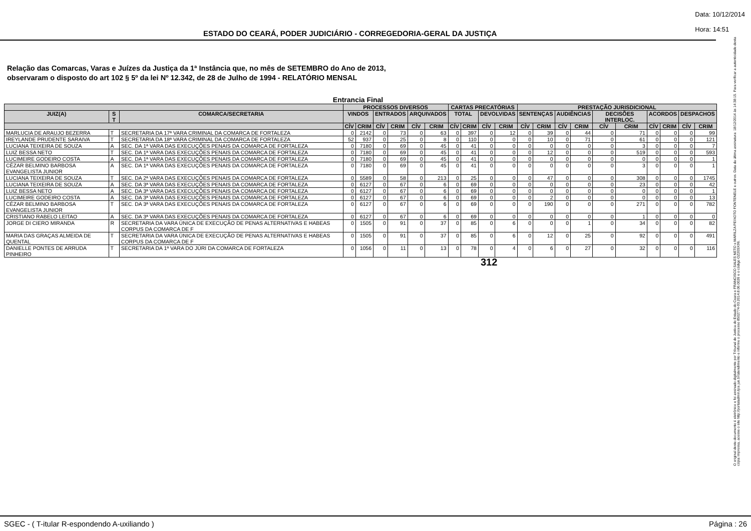ESTADO DO CEARÁ, PODER JUDICIÁRIO - CORREGEDORIA-GERAL DA JUSTIÇA
Data: 10/12/2014
Hora: 14:51
Relação das Comarcas, Varas e Juízes da Justiça da 1ª Instância que, no mês de SETEMBRO do Ano de 2013,
observaram o disposto do art 102 § 5º da lei Nº 12.342, de 28 de Julho de 1994 - RELATÓRIO MENSAL
Entrancia Final
| | | | PROCESSOS DIVERSOS | | | | | | CARTAS PRECATÓRIAS | | | | PRESTAÇÃO JURISDICIONAL | | | | | | | | | |
| --- | --- | --- | --- | --- | --- | --- | --- | --- | --- | --- | --- | --- | --- | --- | --- | --- | --- | --- | --- | --- | --- | --- |
| JUIZ(A) | S T | COMARCA/SECRETARIA | VINDOS | | ENTRADOS | | ARQUIVADOS | | TOTAL | | DEVOLVIDAS | | SENTENÇAS | | AUDIÊNCIAS | | DECISÕES INTERLOC. | | ACORDOS | | DESPACHOS | |
| | | | CÍV | CRIM | CÍV | CRIM | CÍV | CRIM | CÍV | CRIM | CÍV | CRIM | CÍV | CRIM | CÍV | CRIM | CÍV | CRIM | CÍV | CRIM | CÍV | CRIM |
| MARLUCIA DE ARAUJO BEZERRA | T | SECRETARIA DA 17ª VARA CRIMINAL DA COMARCA DE FORTALEZA | 0 | 2142 | 0 | 73 | 0 | 63 | 0 | 397 | 0 | 12 | 0 | 39 | 0 | 44 | 0 | 71 | 0 | 0 | 0 | 99 |
| IREYLANDE PRUDENTE SARAIVA | T | SECRETARIA DA 18ª VARA CRIMINAL DA COMARCA DE FORTALEZA | 52 | 937 | 0 | 25 | 0 | 8 | 0 | 110 | 0 | 0 | 0 | 10 | 0 | 71 | 0 | 61 | 0 | 0 | 0 | 121 |
| LUCIANA TEIXEIRA DE SOUZA | A | SEC. DA 1ª VARA DAS EXECUÇÕES PENAIS DA COMARCA DE FORTALEZA | 0 | 7180 | 0 | 69 | 0 | 45 | 0 | 41 | 0 | 0 | 0 | 0 | 0 | 0 | 0 | 3 | 0 | 0 | 0 | 7 |
| LUIZ BESSA NETO | T | SEC. DA 1ª VARA DAS EXECUÇÕES PENAIS DA COMARCA DE FORTALEZA | 0 | 7180 | 0 | 69 | 0 | 45 | 0 | 41 | 0 | 0 | 0 | 12 | 0 | 0 | 0 | 519 | 0 | 0 | 0 | 593 |
| LUCIMEIRE GODEIRO COSTA | A | SEC. DA 1ª VARA DAS EXECUÇÕES PENAIS DA COMARCA DE FORTALEZA | 0 | 7180 | 0 | 69 | 0 | 45 | 0 | 41 | 0 | 0 | 0 | 0 | 0 | 0 | 0 | 0 | 0 | 0 | 0 | 1 |
| CÉZAR BELMINO BARBOSA EVANGELISTA JUNIOR | A | SEC. DA 1ª VARA DAS EXECUÇÕES PENAIS DA COMARCA DE FORTALEZA | 0 | 7180 | 0 | 69 | 0 | 45 | 0 | 41 | 0 | 0 | 0 | 0 | 0 | 0 | 0 | 3 | 0 | 0 | 0 | 1 |
| LUCIANA TEIXEIRA DE SOUZA | T | SEC. DA 2ª VARA DAS EXECUÇÕES PENAIS DA COMARCA DE FORTALEZA | 0 | 5589 | 0 | 58 | 0 | 213 | 0 | 25 | 0 | 0 | 0 | 47 | 0 | 0 | 0 | 308 | 0 | 0 | 0 | 1745 |
| LUCIANA TEIXEIRA DE SOUZA | A | SEC. DA 3ª VARA DAS EXECUÇÕES PENAIS DA COMARCA DE FORTALEZA | 0 | 6127 | 0 | 67 | 0 | 6 | 0 | 69 | 0 | 0 | 0 | 0 | 0 | 0 | 0 | 23 | 0 | 0 | 0 | 42 |
| LUIZ BESSA NETO | A | SEC. DA 3ª VARA DAS EXECUÇÕES PENAIS DA COMARCA DE FORTALEZA | 0 | 6127 | 0 | 67 | 0 | 6 | 0 | 69 | 0 | 0 | 0 | 0 | 0 | 0 | 0 | 0 | 0 | 0 | 0 | 1 |
| LUCIMEIRE GODEIRO COSTA | A | SEC. DA 3ª VARA DAS EXECUÇÕES PENAIS DA COMARCA DE FORTALEZA | 0 | 6127 | 0 | 67 | 0 | 6 | 0 | 69 | 0 | 0 | 0 | 2 | 0 | 0 | 0 | 0 | 0 | 0 | 0 | 13 |
| CÉZAR BELMINO BARBOSA EVANGELISTA JUNIOR | T | SEC. DA 3ª VARA DAS EXECUÇÕES PENAIS DA COMARCA DE FORTALEZA | 0 | 6127 | 0 | 67 | 0 | 6 | 0 | 69 | 0 | 0 | 0 | 190 | 0 | 0 | 0 | 271 | 0 | 0 | 0 | 782 |
| CRISTIANO RABELO LEITAO | A | SEC. DA 3ª VARA DAS EXECUÇÕES PENAIS DA COMARCA DE FORTALEZA | 0 | 6127 | 0 | 67 | 0 | 6 | 0 | 69 | 0 | 0 | 0 | 0 | 0 | 0 | 0 | 1 | 0 | 0 | 0 | 0 |
| JORGE DI CIERO MIRANDA | R | SECRETARIA DA VARA ÚNICA DE EXECUÇÃO DE PENAS ALTERNATIVAS E HABEAS CORPUS DA COMARCA DE F | 0 | 1505 | 0 | 91 | 0 | 37 | 0 | 85 | 0 | 6 | 0 | 0 | 0 | 1 | 0 | 34 | 0 | 0 | 0 | 82 |
| MARIA DAS GRAÇAS ALMEIDA DE QUENTAL | T | SECRETARIA DA VARA ÚNICA DE EXECUÇÃO DE PENAS ALTERNATIVAS E HABEAS CORPUS DA COMARCA DE F | 0 | 1505 | 0 | 91 | 0 | 37 | 0 | 85 | 0 | 6 | 0 | 12 | 0 | 25 | 0 | 92 | 0 | 0 | 0 | 491 |
| DANIELLE PONTES DE ARRUDA PINHEIRO | T | SECRETARIA DA 1ª VARA DO JÚRI DA COMARCA DE FORTALEZA | 0 | 1056 | 0 | 11 | 0 | 13 | 0 | 78 | 0 | 4 | 0 | 6 | 0 | 27 | 0 | 32 | 0 | 0 | 0 | 116 |
312
O original deste documento é eletrônico e foi assinado digitalmente por Tribunal de Justica do Estado do Ceara e FRANCISCO SALES NETO e MARILZA PEIXOTO FONTENELE e outros. Data da última assinatura: 18/12/2014 às 14:38:15. Para verificar a autenticidade desta cópia impressa, acesse o site http://portaladmin.tjce.jus.br/atendimento e informe o processo 8502774-93.2014.8.06.0026 e o código OZ20SX96.
SGEC - ( T-itular R-espondendo A-uxiliando ) Página : 26